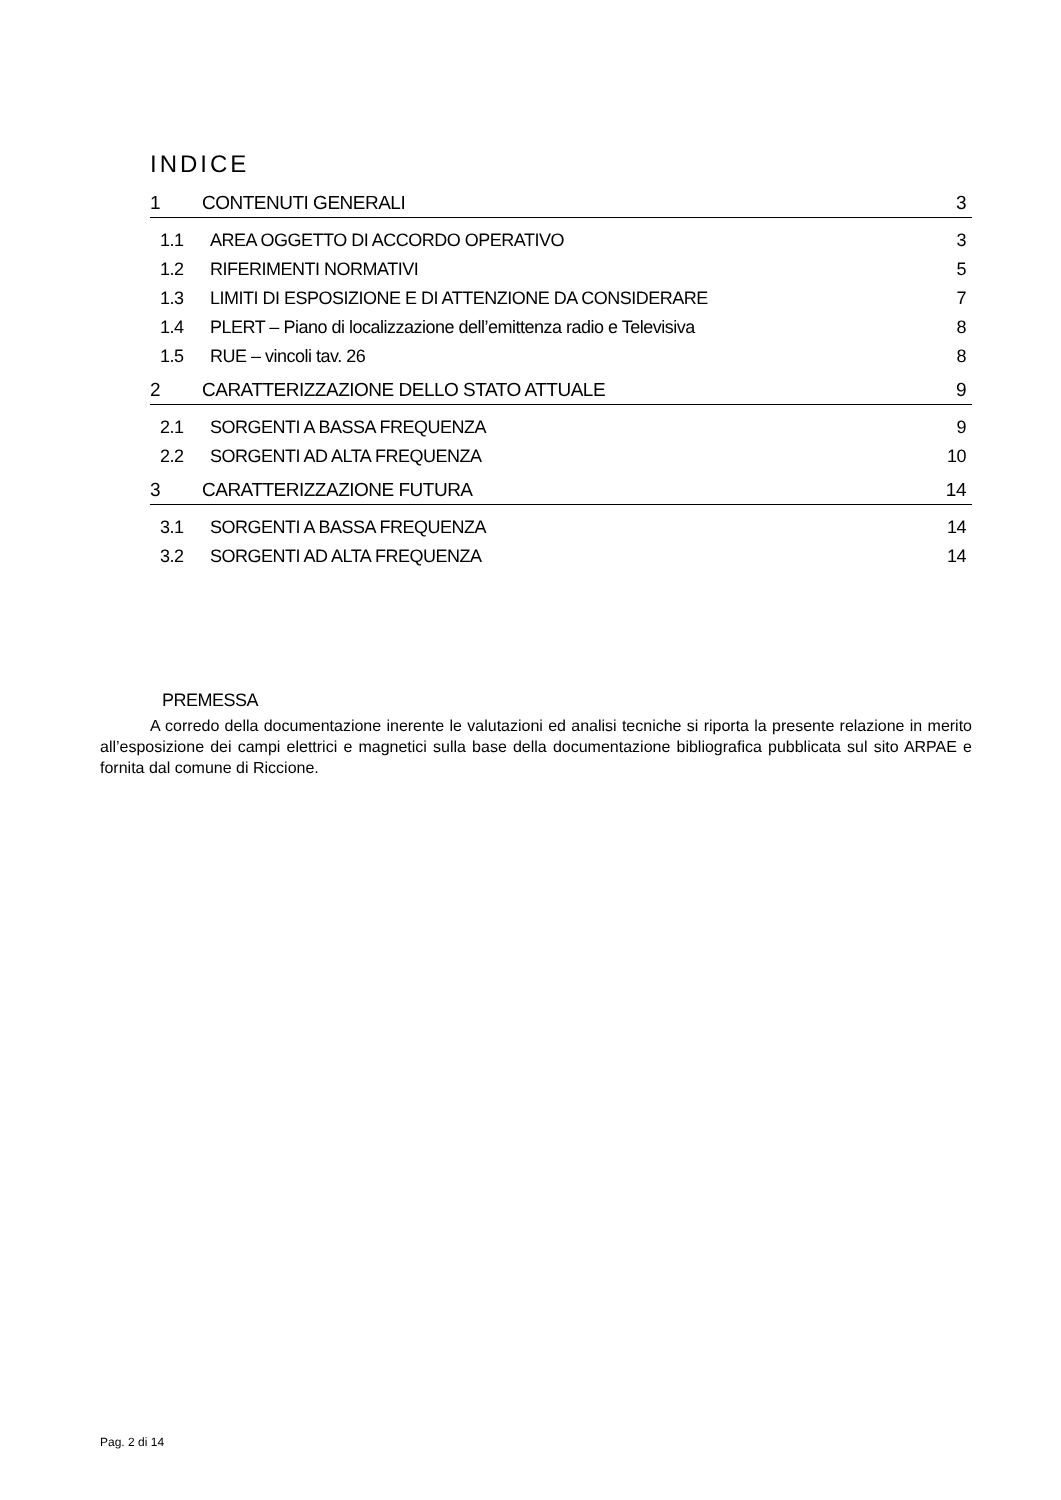INDICE
1 CONTENUTI GENERALI 3
1.1 AREA OGGETTO DI ACCORDO OPERATIVO 3
1.2 RIFERIMENTI NORMATIVI 5
1.3 LIMITI DI ESPOSIZIONE E DI ATTENZIONE DA CONSIDERARE 7
1.4 PLERT – Piano di localizzazione dell’emittenza radio e Televisiva 8
1.5 RUE – vincoli tav. 26 8
2 CARATTERIZZAZIONE DELLO STATO ATTUALE 9
2.1 SORGENTI A BASSA FREQUENZA 9
2.2 SORGENTI AD ALTA FREQUENZA 10
3 CARATTERIZZAZIONE FUTURA 14
3.1 SORGENTI A BASSA FREQUENZA 14
3.2 SORGENTI AD ALTA FREQUENZA 14
PREMESSA
A corredo della documentazione inerente le valutazioni ed analisi tecniche si riporta la presente relazione in merito all’esposizione dei campi elettrici e magnetici sulla base della documentazione bibliografica pubblicata sul sito ARPAE e fornita dal comune di Riccione.
Pag. 2 di 14